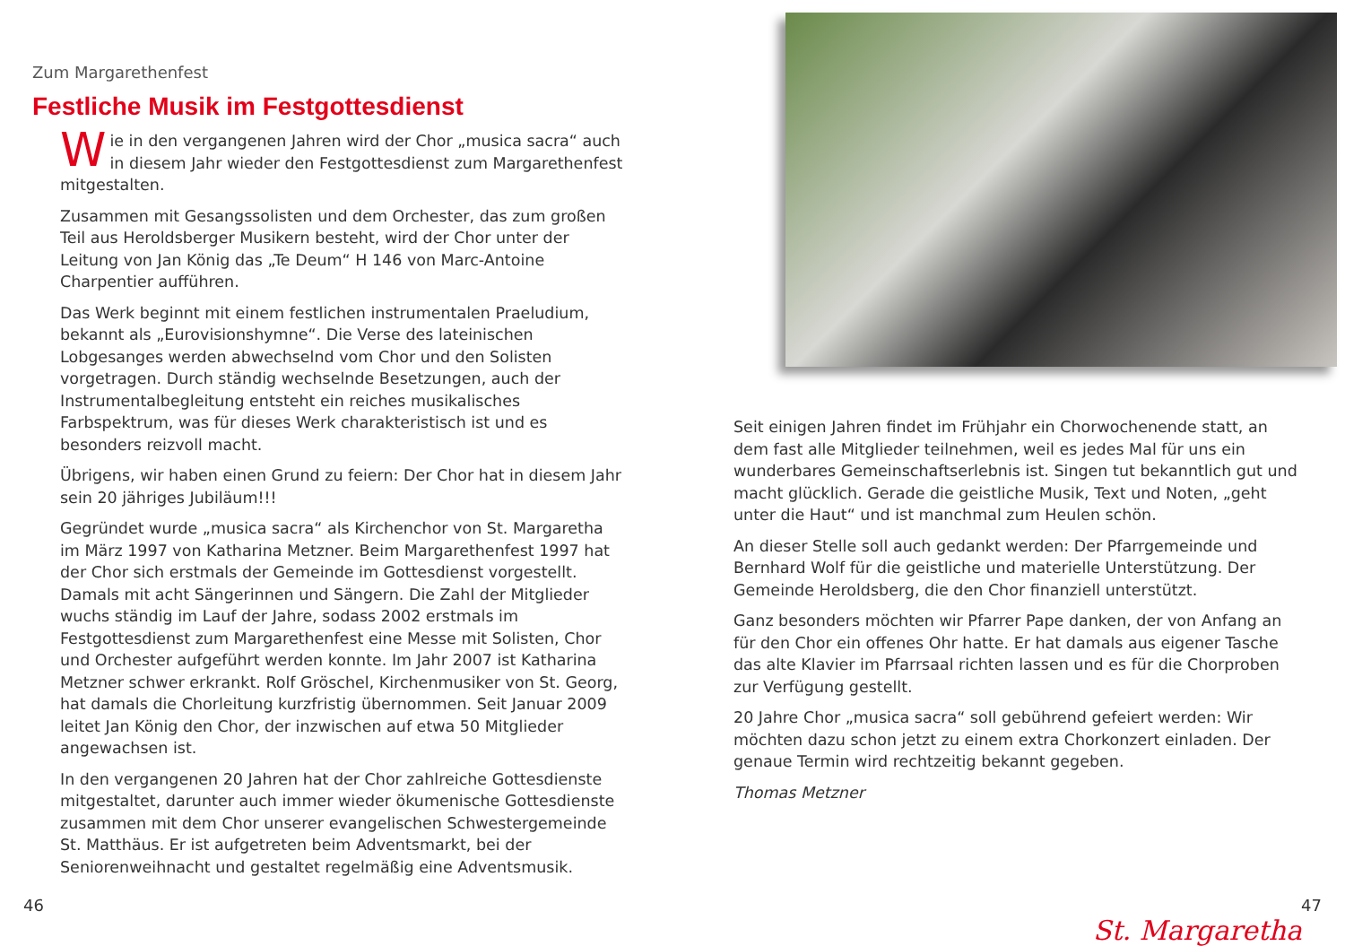Zum Margarethenfest
Festliche Musik im Festgottesdienst
Wie in den vergangenen Jahren wird der Chor „musica sacra“ auch in diesem Jahr wieder den Festgottesdienst zum Margarethenfest mitgestalten.
Zusammen mit Gesangssolisten und dem Orchester, das zum großen Teil aus Heroldsberger Musikern besteht, wird der Chor unter der Leitung von Jan König das „Te Deum“ H 146 von Marc-Antoine Charpentier aufführen.
Das Werk beginnt mit einem festlichen instrumentalen Praeludium, bekannt als „Eurovisionshymne“. Die Verse des lateinischen Lobgesanges werden abwechselnd vom Chor und den Solisten vorgetragen. Durch ständig wechselnde Besetzungen, auch der Instrumentalbegleitung entsteht ein reiches musikalisches Farbspektrum, was für dieses Werk charakteristisch ist und es besonders reizvoll macht.
Übrigens, wir haben einen Grund zu feiern: Der Chor hat in diesem Jahr sein 20 jähriges Jubiläum!!!
Gegründet wurde „musica sacra“ als Kirchenchor von St. Margaretha im März 1997 von Katharina Metzner. Beim Margarethenfest 1997 hat der Chor sich erstmals der Gemeinde im Gottesdienst vorgestellt. Damals mit acht Sängerinnen und Sängern. Die Zahl der Mitglieder wuchs ständig im Lauf der Jahre, sodass 2002 erstmals im Festgottesdienst zum Margarethenfest eine Messe mit Solisten, Chor und Orchester aufgeführt werden konnte. Im Jahr 2007 ist Katharina Metzner schwer erkrankt. Rolf Gröschel, Kirchenmusiker von St. Georg, hat damals die Chorleitung kurzfristig übernommen. Seit Januar 2009 leitet Jan König den Chor, der inzwischen auf etwa 50 Mitglieder angewachsen ist.
In den vergangenen 20 Jahren hat der Chor zahlreiche Gottesdienste mitgestaltet, darunter auch immer wieder ökumenische Gottesdienste zusammen mit dem Chor unserer evangelischen Schwestergemeinde St. Matthäus. Er ist aufgetreten beim Adventsmarkt, bei der Seniorenweihnacht und gestaltet regelmäßig eine Adventsmusik.
Seit einigen Jahren findet im Frühjahr ein Chorwochenende statt, an dem fast alle Mitglieder teilnehmen, weil es jedes Mal für uns ein wunderbares Gemeinschaftserlebnis ist. Singen tut bekanntlich gut und macht glücklich. Gerade die geistliche Musik, Text und Noten, „geht unter die Haut“ und ist manchmal zum Heulen schön.
An dieser Stelle soll auch gedankt werden: Der Pfarrgemeinde und Bernhard Wolf für die geistliche und materielle Unterstützung. Der Gemeinde Heroldsberg, die den Chor finanziell unterstützt.
Ganz besonders möchten wir Pfarrer Pape danken, der von Anfang an für den Chor ein offenes Ohr hatte. Er hat damals aus eigener Tasche das alte Klavier im Pfarrsaal richten lassen und es für die Chorproben zur Verfügung gestellt.
20 Jahre Chor „musica sacra“ soll gebührend gefeiert werden: Wir möchten dazu schon jetzt zu einem extra Chorkonzert einladen. Der genaue Termin wird rechtzeitig bekannt gegeben.
Thomas Metzner
46 47
St. Margaretha